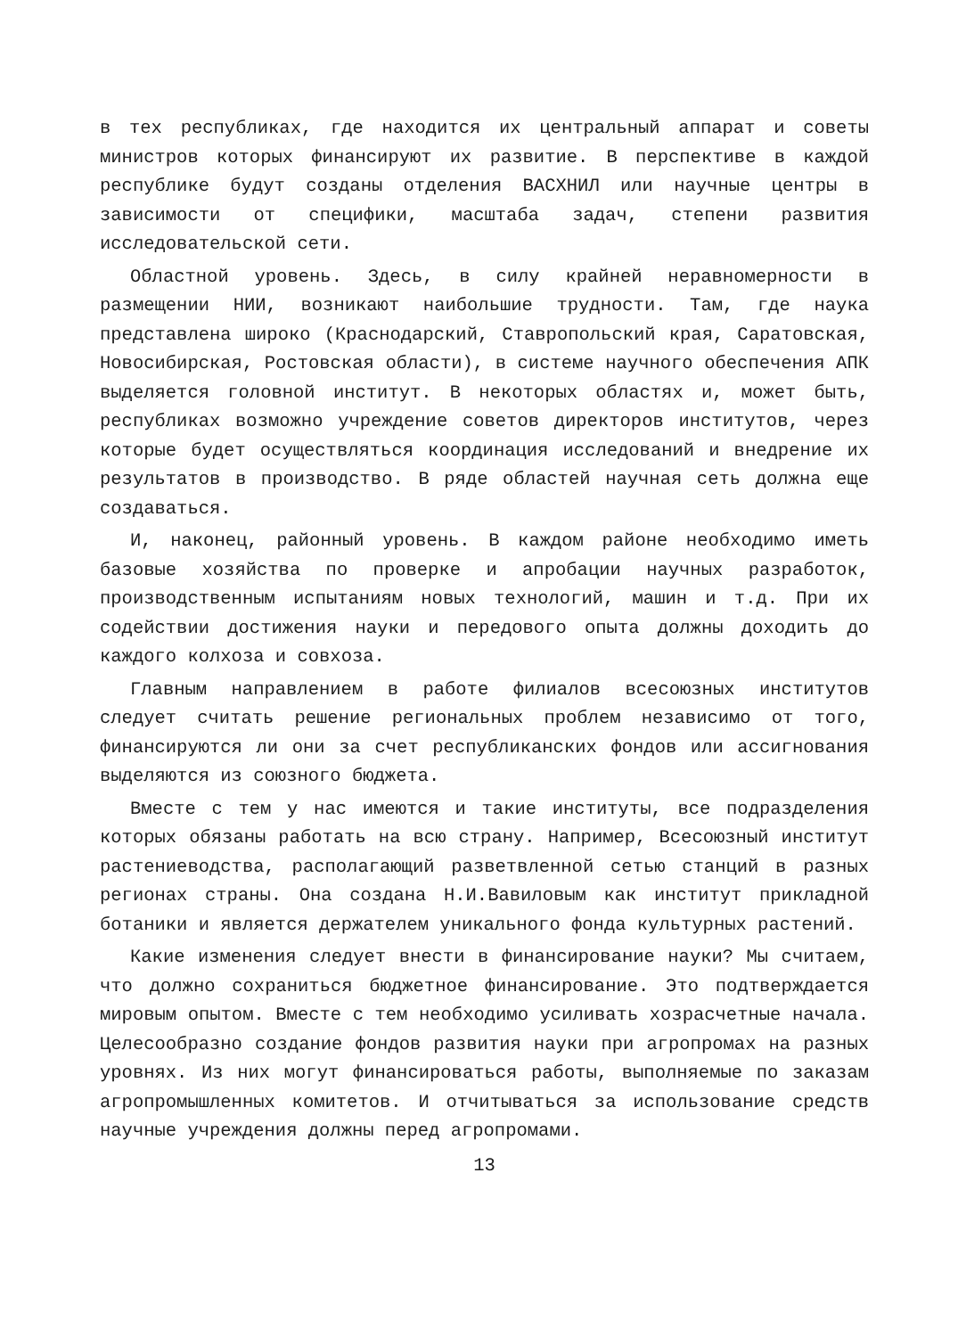в тех республиках, где находится их центральный аппарат и советы министров которых финансируют их развитие. В перспективе в каждой республике будут созданы отделения ВАСХНИЛ или научные центры в зависимости от специфики, масштаба задач, степени развития исследовательской сети.
Областной уровень. Здесь, в силу крайней неравномерности в размещении НИИ, возникают наибольшие трудности. Там, где наука представлена широко (Краснодарский, Ставропольский края, Саратовская, Новосибирская, Ростовская области), в системе научного обеспечения АПК выделяется головной институт. В некоторых областях и, может быть, республиках возможно учреждение советов директоров институтов, через которые будет осуществляться координация исследований и внедрение их результатов в производство. В ряде областей научная сеть должна еще создаваться.
И, наконец, районный уровень. В каждом районе необходимо иметь базовые хозяйства по проверке и апробации научных разработок, производственным испытаниям новых технологий, машин и т.д. При их содействии достижения науки и передового опыта должны доходить до каждого колхоза и совхоза.
Главным направлением в работе филиалов всесоюзных институтов следует считать решение региональных проблем независимо от того, финансируются ли они за счет республиканских фондов или ассигнования выделяются из союзного бюджета.
Вместе с тем у нас имеются и такие институты, все подразделения которых обязаны работать на всю страну. Например, Всесоюзный институт растениеводства, располагающий разветвленной сетью станций в разных регионах страны. Она создана Н.И.Вавиловым как институт прикладной ботаники и является держателем уникального фонда культурных растений.
Какие изменения следует внести в финансирование науки? Мы считаем, что должно сохраниться бюджетное финансирование. Это подтверждается мировым опытом. Вместе с тем необходимо усиливать хозрасчетные начала. Целесообразно создание фондов развития науки при агропромах на разных уровнях. Из них могут финансироваться работы, выполняемые по заказам агропромышленных комитетов. И отчитываться за использование средств научные учреждения должны перед агропромами.
13